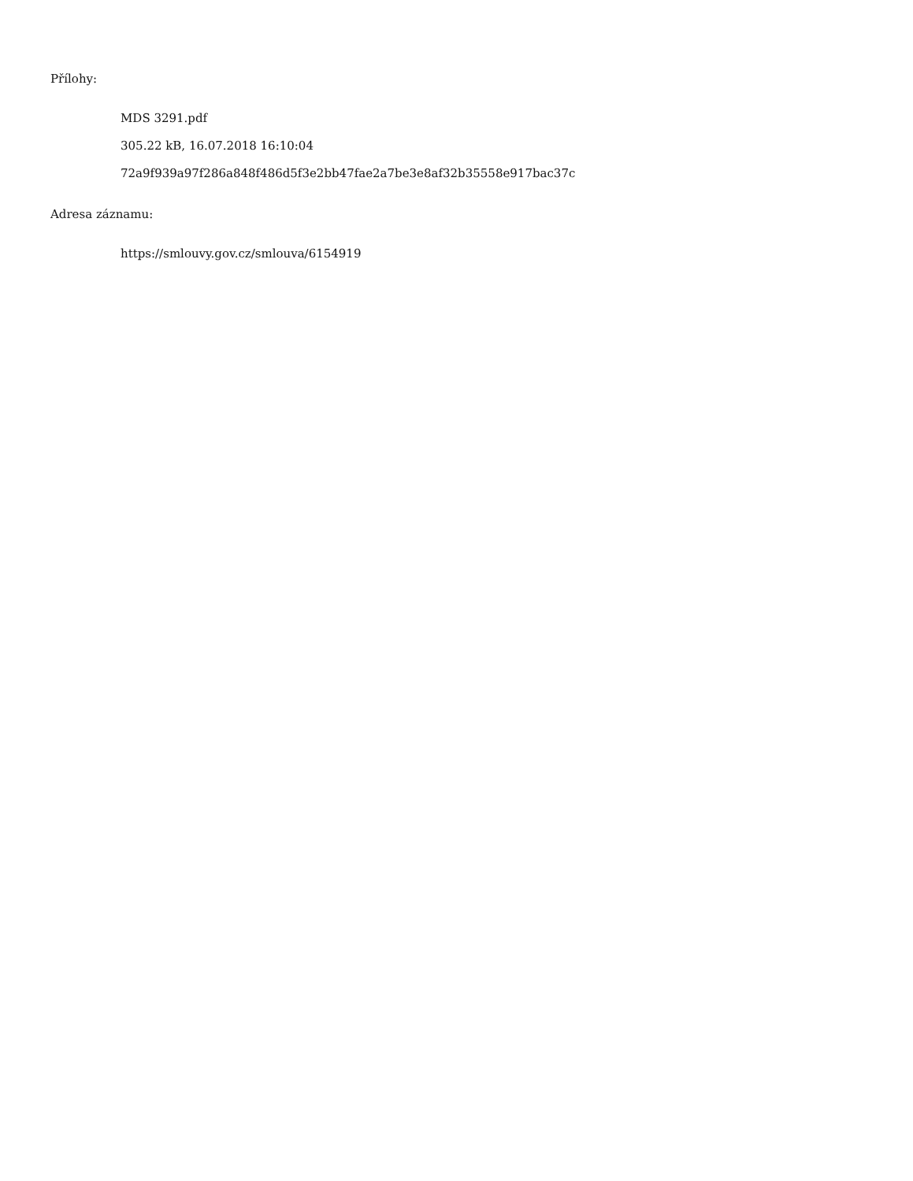Přílohy:
MDS 3291.pdf
305.22 kB, 16.07.2018 16:10:04
72a9f939a97f286a848f486d5f3e2bb47fae2a7be3e8af32b35558e917bac37c
Adresa záznamu:
https://smlouvy.gov.cz/smlouva/6154919